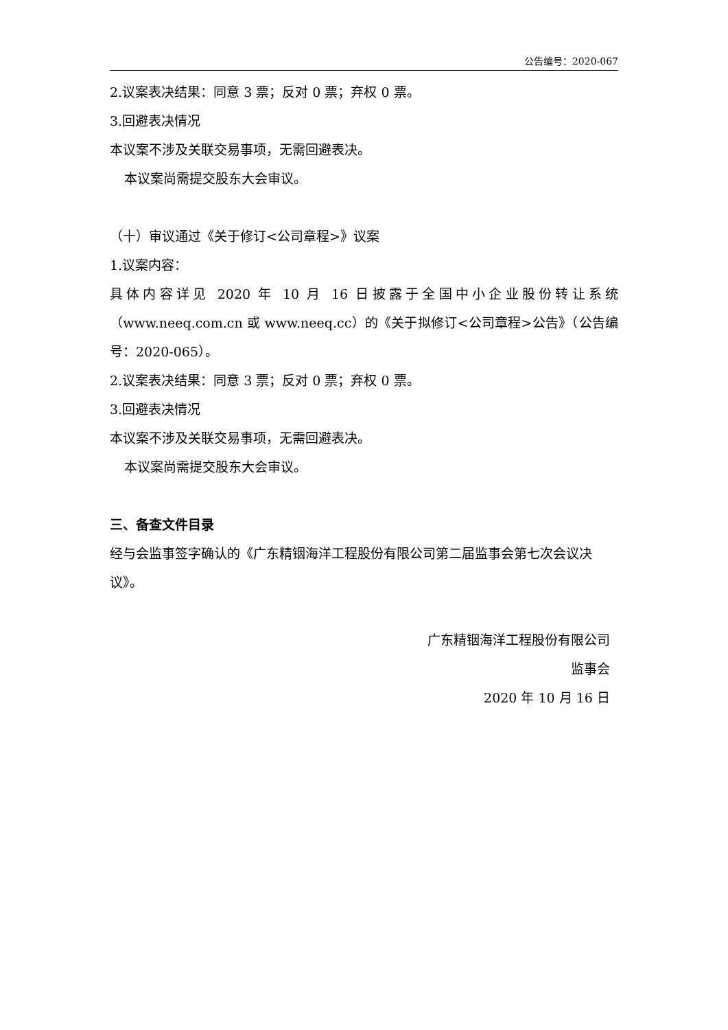公告编号：2020-067
2.议案表决结果：同意 3 票；反对 0 票；弃权 0 票。
3.回避表决情况
本议案不涉及关联交易事项，无需回避表决。
本议案尚需提交股东大会审议。
（十）审议通过《关于修订<公司章程>》议案
1.议案内容：
具体内容详见 2020 年 10 月 16 日披露于全国中小企业股份转让系统（www.neeq.com.cn 或 www.neeq.cc）的《关于拟修订<公司章程>公告》（公告编号：2020-065）。
2.议案表决结果：同意 3 票；反对 0 票；弃权 0 票。
3.回避表决情况
本议案不涉及关联交易事项，无需回避表决。
本议案尚需提交股东大会审议。
三、备查文件目录
经与会监事签字确认的《广东精铟海洋工程股份有限公司第二届监事会第七次会议决议》。
广东精铟海洋工程股份有限公司
监事会
2020 年 10 月 16 日